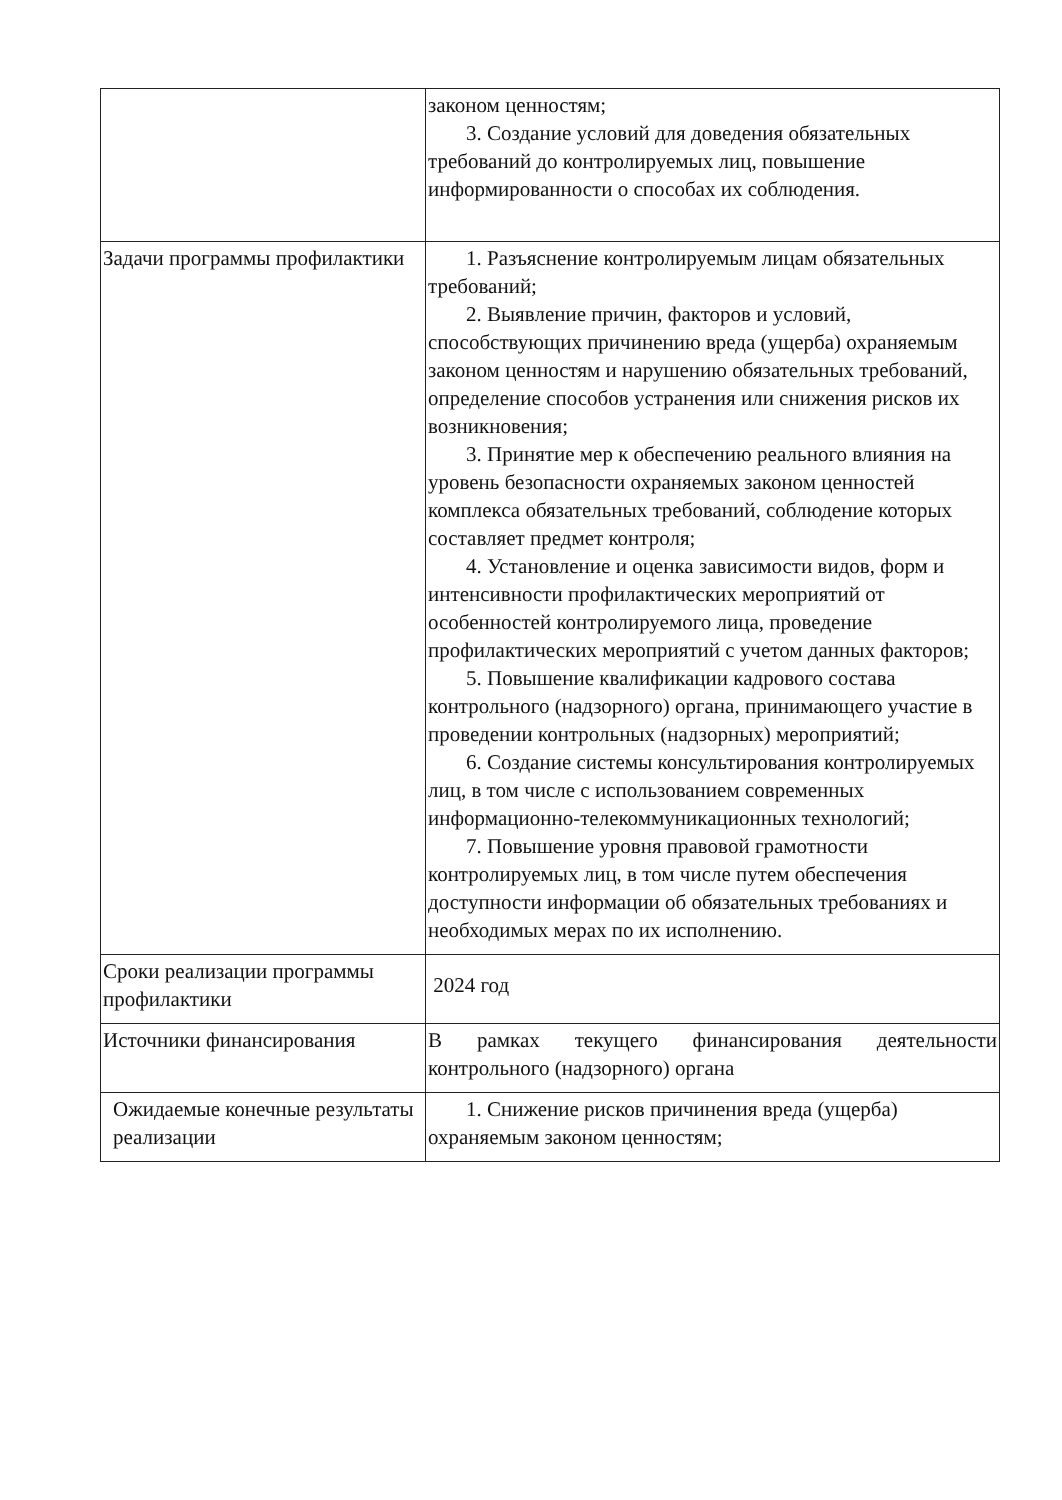| | законом ценностям; 3. Создание условий для доведения обязательных требований до контролируемых лиц, повышение информированности о способах их соблюдения. |
| Задачи программы профилактики | 1. Разъяснение контролируемым лицам обязательных требований; 2. Выявление причин, факторов и условий, способствующих причинению вреда (ущерба) охраняемым законом ценностям и нарушению обязательных требований, определение способов устранения или снижения рисков их возникновения; 3. Принятие мер к обеспечению реального влияния на уровень безопасности охраняемых законом ценностей комплекса обязательных требований, соблюдение которых составляет предмет контроля; 4. Установление и оценка зависимости видов, форм и интенсивности профилактических мероприятий от особенностей контролируемого лица, проведение профилактических мероприятий с учетом данных факторов; 5. Повышение квалификации кадрового состава контрольного (надзорного) органа, принимающего участие в проведении контрольных (надзорных) мероприятий; 6. Создание системы консультирования контролируемых лиц, в том числе с использованием современных информационно-телекоммуникационных технологий; 7. Повышение уровня правовой грамотности контролируемых лиц, в том числе путем обеспечения доступности информации об обязательных требованиях и необходимых мерах по их исполнению. |
| Сроки реализации программы профилактики | 2024 год |
| Источники финансирования | В рамках текущего финансирования деятельности контрольного (надзорного) органа |
| Ожидаемые конечные результаты реализации | 1. Снижение рисков причинения вреда (ущерба) охраняемым законом ценностям; |